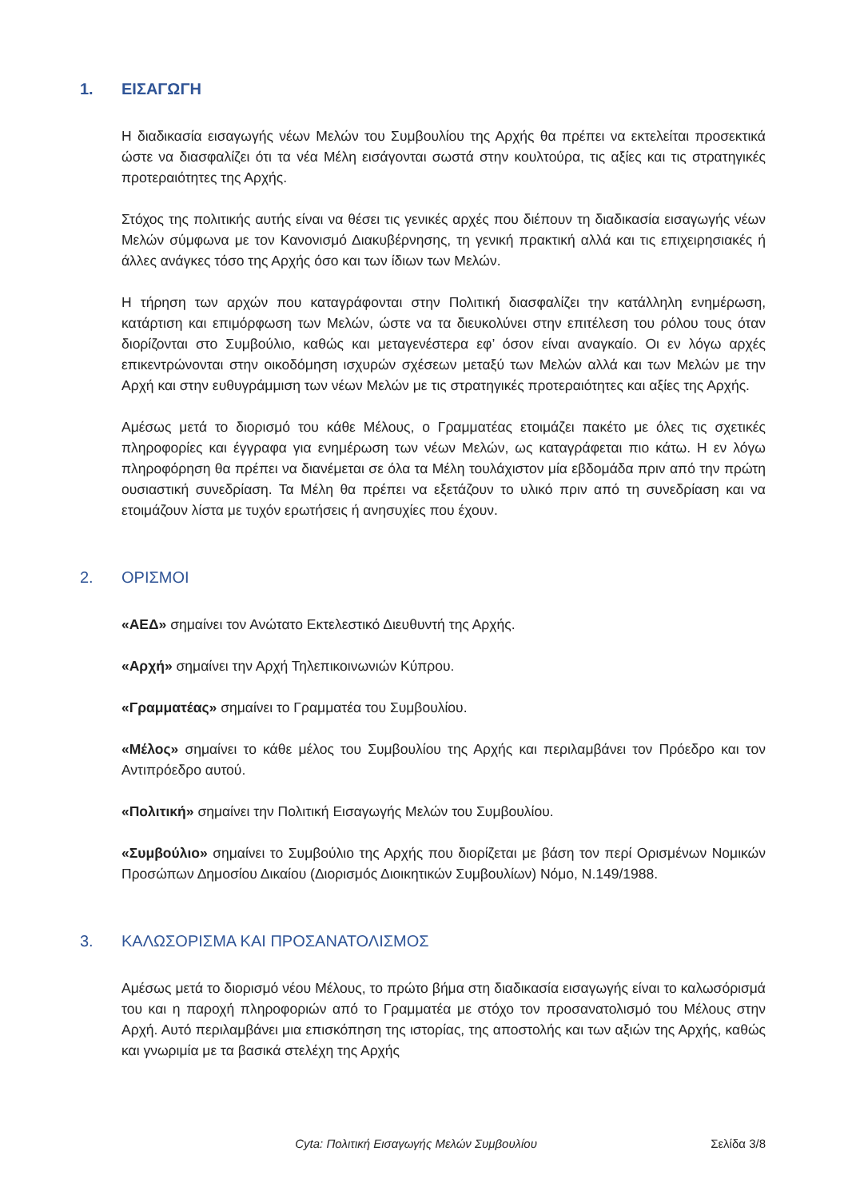1. ΕΙΣΑΓΩΓΗ
Η διαδικασία εισαγωγής νέων Μελών του Συμβουλίου της Αρχής θα πρέπει να εκτελείται προσεκτικά ώστε να διασφαλίζει ότι τα νέα Μέλη εισάγονται σωστά στην κουλτούρα, τις αξίες και τις στρατηγικές προτεραιότητες της Αρχής.
Στόχος της πολιτικής αυτής είναι να θέσει τις γενικές αρχές που διέπουν τη διαδικασία εισαγωγής νέων Μελών σύμφωνα με τον Κανονισμό Διακυβέρνησης, τη γενική πρακτική αλλά και τις επιχειρησιακές ή άλλες ανάγκες τόσο της Αρχής όσο και των ίδιων των Μελών.
Η τήρηση των αρχών που καταγράφονται στην Πολιτική διασφαλίζει την κατάλληλη ενημέρωση, κατάρτιση και επιμόρφωση των Μελών, ώστε να τα διευκολύνει στην επιτέλεση του ρόλου τους όταν διορίζονται στο Συμβούλιο, καθώς και μεταγενέστερα εφ’ όσον είναι αναγκαίο. Οι εν λόγω αρχές επικεντρώνονται στην οικοδόμηση ισχυρών σχέσεων μεταξύ των Μελών αλλά και των Μελών με την Αρχή και στην ευθυγράμμιση των νέων Μελών με τις στρατηγικές προτεραιότητες και αξίες της Αρχής.
Αμέσως μετά το διορισμό του κάθε Μέλους, ο Γραμματέας ετοιμάζει πακέτο με όλες τις σχετικές πληροφορίες και έγγραφα για ενημέρωση των νέων Μελών, ως καταγράφεται πιο κάτω. Η εν λόγω πληροφόρηση θα πρέπει να διανέμεται σε όλα τα Μέλη τουλάχιστον μία εβδομάδα πριν από την πρώτη ουσιαστική συνεδρίαση. Τα Μέλη θα πρέπει να εξετάζουν το υλικό πριν από τη συνεδρίαση και να ετοιμάζουν λίστα με τυχόν ερωτήσεις ή ανησυχίες που έχουν.
2. ΟΡΙΣΜΟΙ
«ΑΕΔ» σημαίνει τον Ανώτατο Εκτελεστικό Διευθυντή της Αρχής.
«Αρχή» σημαίνει την Αρχή Τηλεπικοινωνιών Κύπρου.
«Γραμματέας» σημαίνει το Γραμματέα του Συμβουλίου.
«Μέλος» σημαίνει το κάθε μέλος του Συμβουλίου της Αρχής και περιλαμβάνει τον Πρόεδρο και τον Αντιπρόεδρο αυτού.
«Πολιτική» σημαίνει την Πολιτική Εισαγωγής Μελών του Συμβουλίου.
«Συμβούλιο» σημαίνει το Συμβούλιο της Αρχής που διορίζεται με βάση τον περί Ορισμένων Νομικών Προσώπων Δημοσίου Δικαίου (Διορισμός Διοικητικών Συμβουλίων) Νόμο, Ν.149/1988.
3. ΚΑΛΩΣΟΡΙΣΜΑ ΚΑΙ ΠΡΟΣΑΝΑΤΟΛΙΣΜΟΣ
Αμέσως μετά το διορισμό νέου Μέλους, το πρώτο βήμα στη διαδικασία εισαγωγής είναι το καλωσόρισμά του και η παροχή πληροφοριών από το Γραμματέα με στόχο τον προσανατολισμό του Μέλους στην Αρχή. Αυτό περιλαμβάνει μια επισκόπηση της ιστορίας, της αποστολής και των αξιών της Αρχής, καθώς και γνωριμία με τα βασικά στελέχη της Αρχής
Cyta: Πολιτική Εισαγωγής Μελών Συμβουλίου Σελίδα 3/8